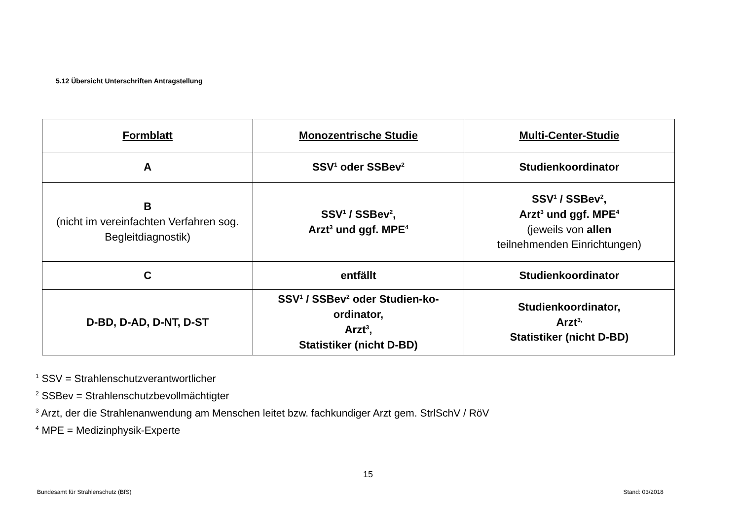5.12 Übersicht Unterschriften Antragstellung
| Formblatt | Monozentrische Studie | Multi-Center-Studie |
| --- | --- | --- |
| A | SSV<sup>1</sup> oder SSBev<sup>2</sup> | Studienkoordinator |
| B (nicht im vereinfachten Verfahren sog. Begleitdiagnostik) | SSV<sup>1</sup> / SSBev<sup>2</sup>, Arzt<sup>3</sup> und ggf. MPE<sup>4</sup> | SSV<sup>1</sup> / SSBev<sup>2</sup>, Arzt<sup>3</sup> und ggf. MPE<sup>4</sup> (jeweils von allen teilnehmenden Einrichtungen) |
| C | entfällt | Studienkoordinator |
| D-BD, D-AD, D-NT, D-ST | SSV<sup>1</sup> / SSBev<sup>2</sup> oder Studien-ko-ordinator, Arzt<sup>3</sup>, Statistiker (nicht D-BD) | Studienkoordinator, Arzt<sup>3,</sup> Statistiker (nicht D-BD) |
<sup>1</sup> SSV = Strahlenschutzverantwortlicher
<sup>2</sup> SSBev = Strahlenschutzbevollmächtigter
<sup>3</sup> Arzt, der die Strahlenanwendung am Menschen leitet bzw. fachkundiger Arzt gem. StrlSchV / RöV
<sup>4</sup> MPE = Medizinphysik-Experte
15
Bundesamt für Strahlenschutz (BfS) Stand: 03/2018